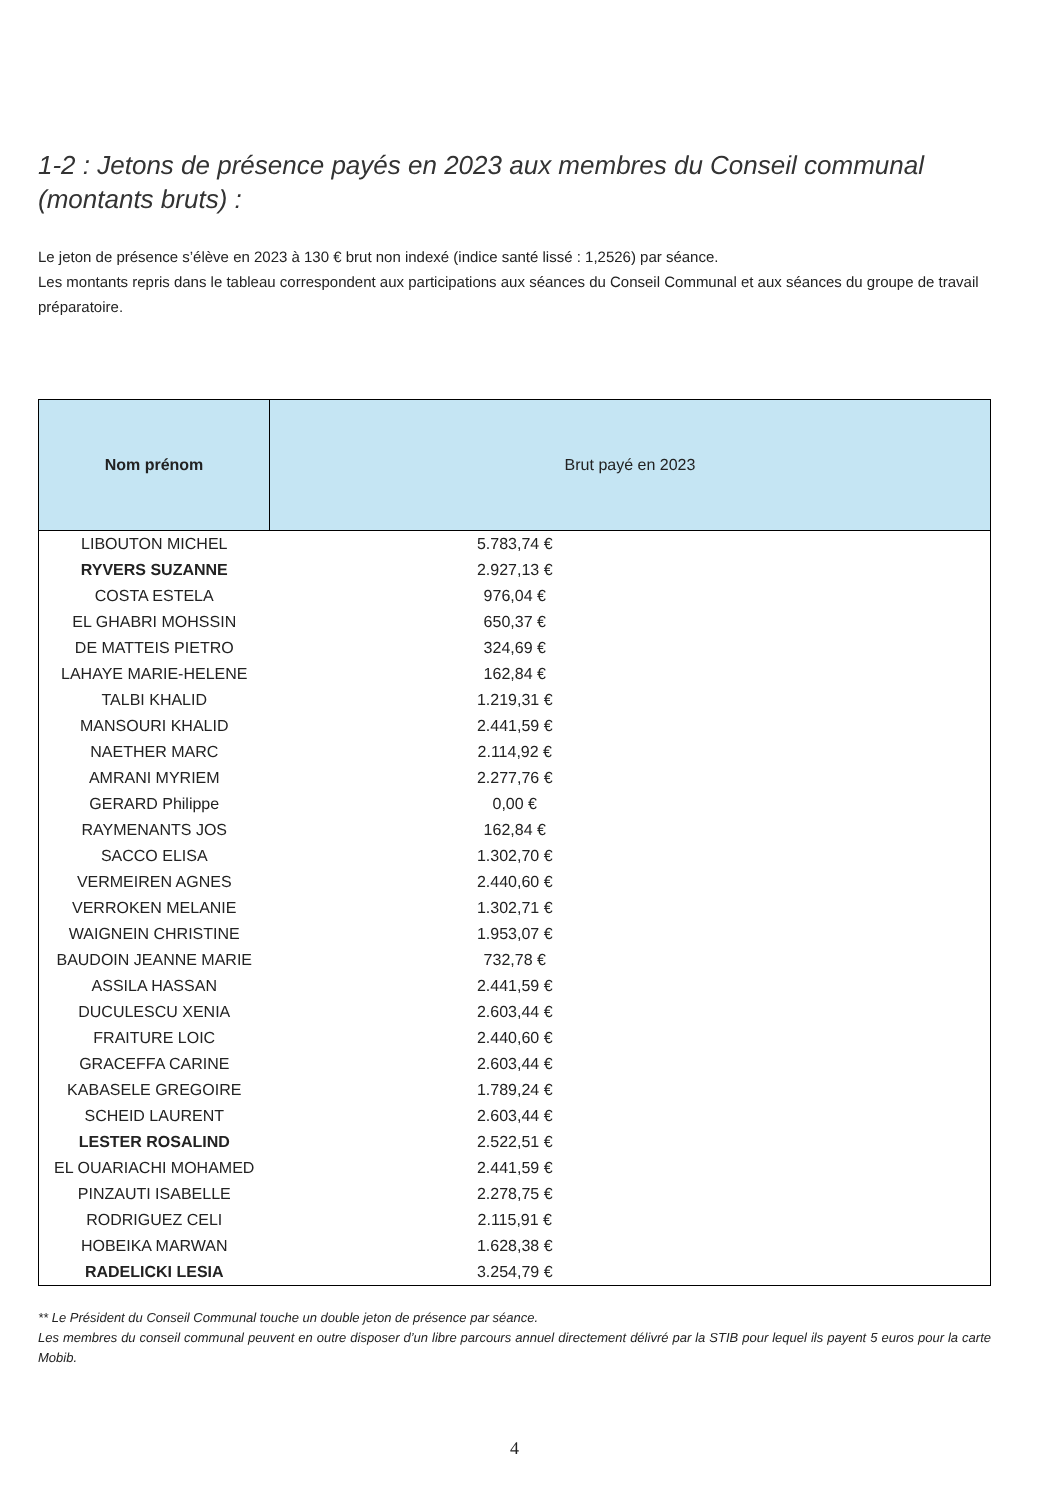1-2 : Jetons de présence payés en 2023 aux membres du Conseil communal (montants bruts) :
Le jeton de présence s’élève en 2023 à 130 € brut non indexé (indice santé lissé : 1,2526) par séance.
Les montants repris dans le tableau correspondent aux participations aux séances du Conseil Communal et aux séances du groupe de travail préparatoire.
| Nom prénom | Brut payé en 2023 |
| --- | --- |
| LIBOUTON MICHEL | 5.783,74 € |
| RYVERS SUZANNE | 2.927,13 € |
| COSTA ESTELA | 976,04 € |
| EL GHABRI MOHSSIN | 650,37 € |
| DE MATTEIS PIETRO | 324,69 € |
| LAHAYE MARIE-HELENE | 162,84 € |
| TALBI KHALID | 1.219,31 € |
| MANSOURI KHALID | 2.441,59 € |
| NAETHER MARC | 2.114,92 € |
| AMRANI MYRIEM | 2.277,76 € |
| GERARD Philippe | 0,00 € |
| RAYMENANTS JOS | 162,84 € |
| SACCO ELISA | 1.302,70 € |
| VERMEIREN AGNES | 2.440,60 € |
| VERROKEN MELANIE | 1.302,71 € |
| WAIGNEIN CHRISTINE | 1.953,07 € |
| BAUDOIN JEANNE MARIE | 732,78 € |
| ASSILA HASSAN | 2.441,59 € |
| DUCULESCU XENIA | 2.603,44 € |
| FRAITURE LOIC | 2.440,60 € |
| GRACEFFA CARINE | 2.603,44 € |
| KABASELE GREGOIRE | 1.789,24 € |
| SCHEID LAURENT | 2.603,44 € |
| LESTER ROSALIND | 2.522,51 € |
| EL OUARIACHI MOHAMED | 2.441,59 € |
| PINZAUTI ISABELLE | 2.278,75 € |
| RODRIGUEZ CELI | 2.115,91 € |
| HOBEIKA MARWAN | 1.628,38 € |
| RADELICKI LESIA | 3.254,79 € |
** Le Président du Conseil Communal touche un double jeton de présence par séance.
Les membres du conseil communal peuvent en outre disposer d’un libre parcours annuel directement délivré par la STIB pour lequel ils payent 5 euros pour la carte Mobib.
4